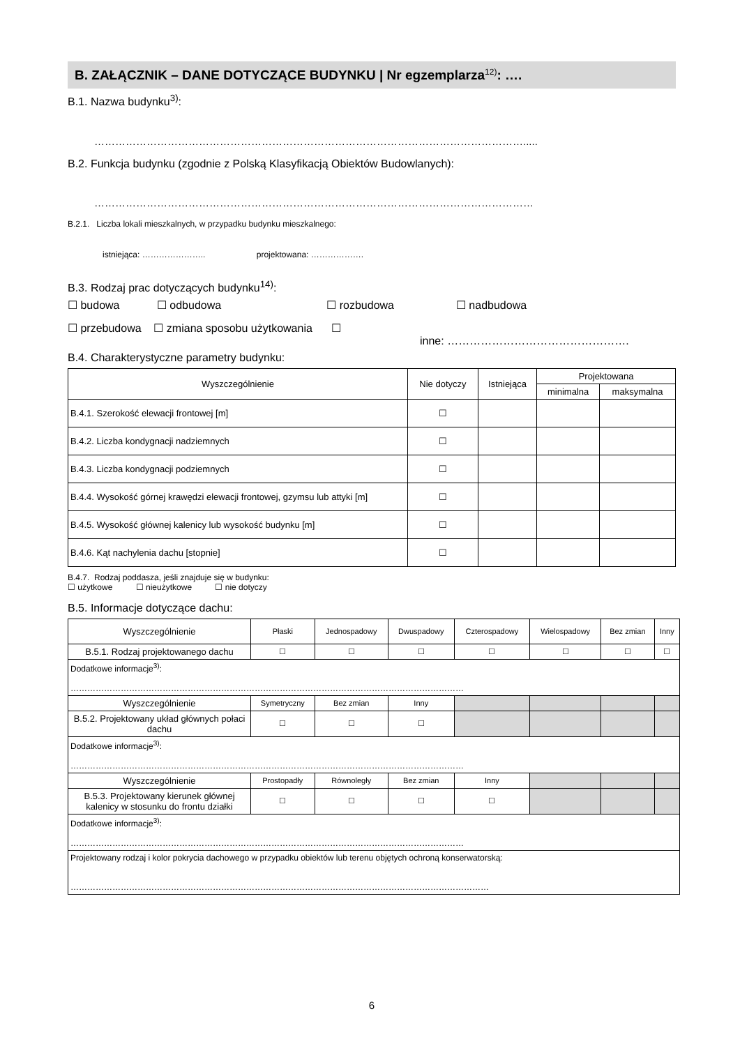B. ZAŁĄCZNIK – DANE DOTYCZĄCE BUDYNKU | Nr egzemplarza<sup>12)</sup>: ….
B.1. Nazwa budynku<sup>3)</sup>:
…………………………………………………………………………………………………………….....
B.2. Funkcja budynku (zgodnie z Polską Klasyfikacją Obiektów Budowlanych):
………………………………………………………………………………………………………………
B.2.1. Liczba lokali mieszkalnych, w przypadku budynku mieszkalnego:
istniejąca: ………………….. projektowana: ……………….
B.3. Rodzaj prac dotyczących budynku<sup>14)</sup>:
☐ budowa ☐ odbudowa ☐ rozbudowa ☐ nadbudowa
☐ przebudowa ☐ zmiana sposobu użytkowania ☐
inne: ………………………………………….
B.4. Charakterystyczne parametry budynku:
| Wyszczególnienie | Nie dotyczy | Istniejąca | Projektowana | |
| --- | --- | --- | --- | --- |
| | | | minimalna | maksymalna |
| B.4.1. Szerokość elewacji frontowej [m] | ☐ | | | |
| B.4.2. Liczba kondygnacji nadziemnych | ☐ | | | |
| B.4.3. Liczba kondygnacji podziemnych | ☐ | | | |
| B.4.4. Wysokość górnej krawędzi elewacji frontowej, gzymsu lub attyki [m] | ☐ | | | |
| B.4.5. Wysokość głównej kalenicy lub wysokość budynku [m] | ☐ | | | |
| B.4.6. Kąt nachylenia dachu [stopnie] | ☐ | | | |
B.4.7. Rodzaj poddasza, jeśli znajduje się w budynku:
☐ użytkowe ☐ nieużytkowe ☐ nie dotyczy
B.5. Informacje dotyczące dachu:
| Wyszczególnienie | Płaski | Jednospadowy | Dwuspadowy | Czterospadowy | Wielospadowy | Bez zmian | Inny |
| B.5.1. Rodzaj projektowanego dachu | ☐ | ☐ | ☐ | ☐ | ☐ | ☐ | ☐ |
| Dodatkowe informacje<sup>3)</sup>: …………………………………………………………………………………………………………………………… | | | | | | | |
| Wyszczególnienie | Symetryczny | Bez zmian | Inny | | | | |
| B.5.2. Projektowany układ głównych połaci dachu | ☐ | ☐ | ☐ | | | | |
| Dodatkowe informacje<sup>3)</sup>: …………………………………………………………………………………………………………………………… | | | | | | | |
| Wyszczególnienie | Prostopadły | Równoległy | Bez zmian | Inny | | | |
| B.5.3. Projektowany kierunek głównej kalenicy w stosunku do frontu działki | ☐ | ☐ | ☐ | ☐ | | | |
| Dodatkowe informacje<sup>3)</sup>: …………………………………………………………………………………………………………………………… | | | | | | | |
| Projektowany rodzaj i kolor pokrycia dachowego w przypadku obiektów lub terenu objętych ochroną konserwatorską: …………………………………………………………………………………………………………………………………… | | | | | | | |
6